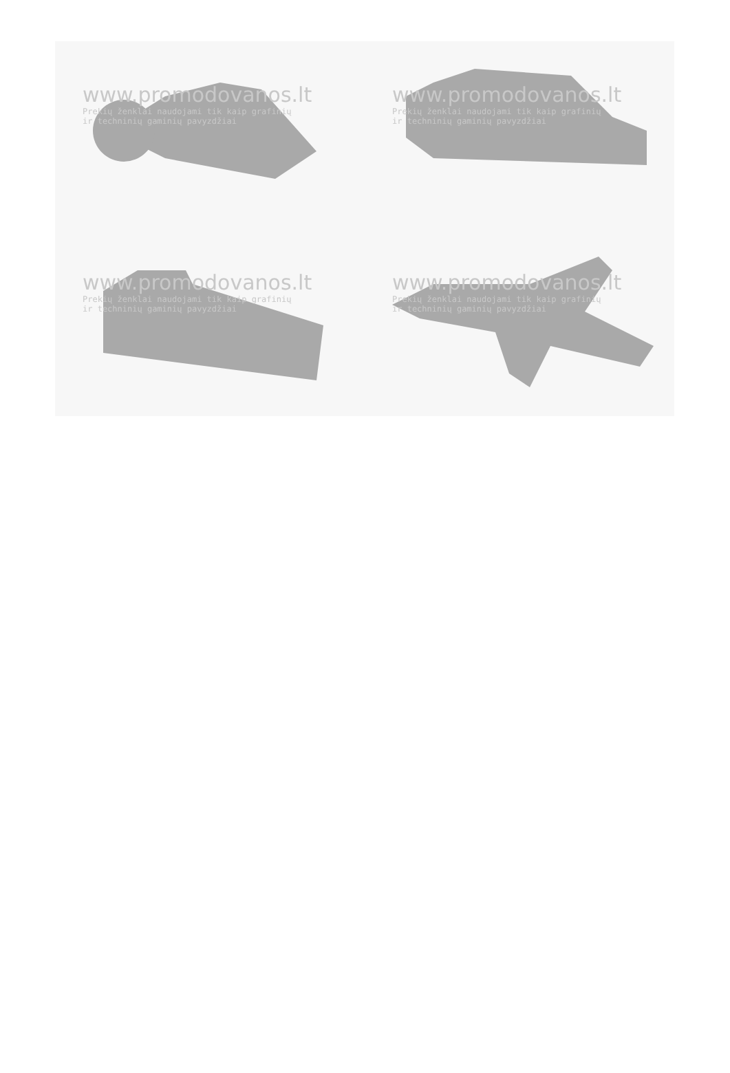www.promodovanos.lt
Prekių ženklai naudojami tik kaip grafinių
ir techninių gaminių pavyzdžiai
www.promodovanos.lt
Prekių ženklai naudojami tik kaip grafinių
ir techninių gaminių pavyzdžiai
www.promodovanos.lt
Prekių ženklai naudojami tik kaip grafinių
ir techninių gaminių pavyzdžiai
www.promodovanos.lt
Prekių ženklai naudojami tik kaip grafinių
ir techninių gaminių pavyzdžiai